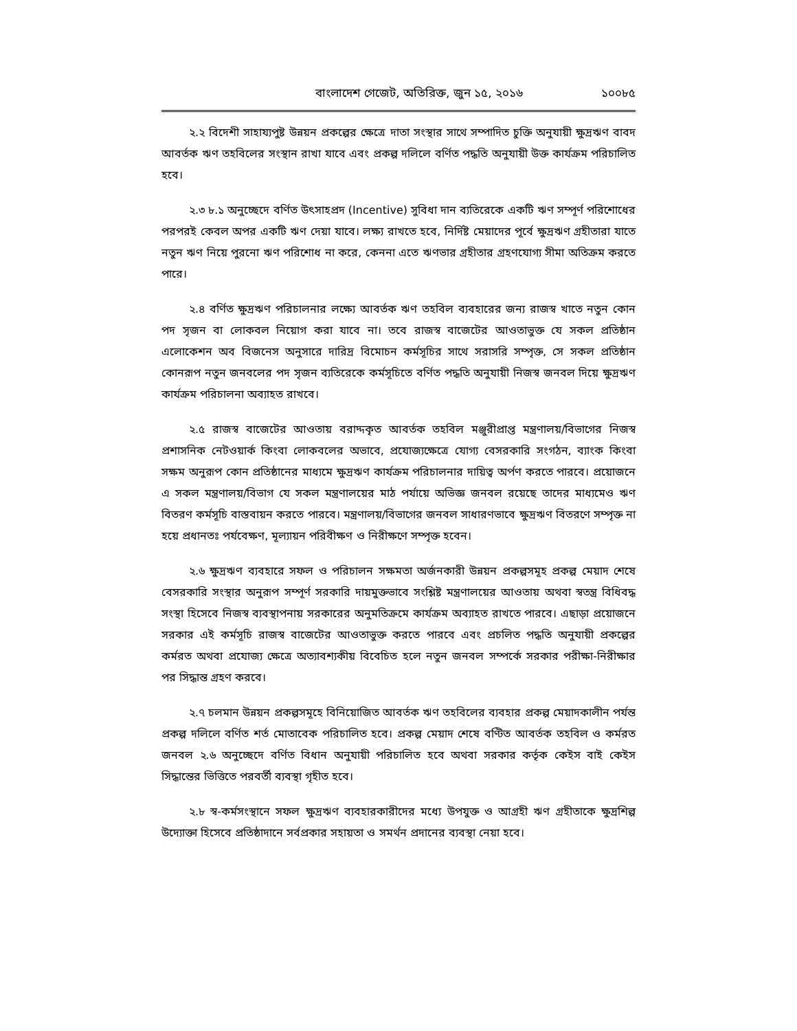বাংলাদেশ গেজেট, অতিরিক্ত, জুন ১৫, ২০১৬ ১০০৮৫
২.২ বিদেশী সাহায্যপুষ্ট উন্নয়ন প্রকল্পের ক্ষেত্রে দাতা সংস্থার সাথে সম্পাদিত চুক্তি অনুযায়ী ক্ষুদ্রঋণ বাবদ আবর্তক ঋণ তহবিলের সংস্থান রাখা যাবে এবং প্রকল্প দলিলে বর্ণিত পদ্ধতি অনুযায়ী উক্ত কার্যক্রম পরিচালিত হবে।
২.৩ ৮.১ অনুচ্ছেদে বর্ণিত উৎসাহপ্রদ (Incentive) সুবিধা দান ব্যতিরেকে একটি ঋণ সম্পূর্ণ পরিশোধের পরপরই কেবল অপর একটি ঋণ দেয়া যাবে। লক্ষ্য রাখতে হবে, নির্দিষ্ট মেয়াদের পূর্বে ক্ষুদ্রঋণ গ্রহীতারা যাতে নতুন ঋণ নিয়ে পুরনো ঋণ পরিশোধ না করে, কেননা এতে ঋণভার গ্রহীতার গ্রহণযোগ্য সীমা অতিক্রম করতে পারে।
২.৪ বর্ণিত ক্ষুদ্রঋণ পরিচালনার লক্ষ্যে আবর্তক ঋণ তহবিল ব্যবহারের জন্য রাজস্ব খাতে নতুন কোন পদ সৃজন বা লোকবল নিয়োগ করা যাবে না। তবে রাজস্ব বাজেটের আওতাভুক্ত যে সকল প্রতিষ্ঠান এলোকেশন অব বিজনেস অনুসারে দারিদ্র বিমোচন কর্মসূচির সাথে সরাসরি সম্পৃক্ত, সে সকল প্রতিষ্ঠান কোনরূপ নতুন জনবলের পদ সৃজন ব্যতিরেকে কর্মসূচিতে বর্ণিত পদ্ধতি অনুযায়ী নিজস্ব জনবল দিয়ে ক্ষুদ্রঋণ কার্যক্রম পরিচালনা অব্যাহত রাখবে।
২.৫ রাজস্ব বাজেটের আওতায় বরাদ্দকৃত আবর্তক তহবিল মঞ্জুরীপ্রাপ্ত মন্ত্রণালয়/বিভাগের নিজস্ব প্রশাসনিক নেটওয়ার্ক কিংবা লোকবলের অভাবে, প্রযোজ্যক্ষেত্রে যোগ্য বেসরকারি সংগঠন, ব্যাংক কিংবা সক্ষম অনুরূপ কোন প্রতিষ্ঠানের মাধ্যমে ক্ষুদ্রঋণ কার্যক্রম পরিচালনার দায়িত্ব অর্পণ করতে পারবে। প্রয়োজনে এ সকল মন্ত্রণালয়/বিভাগ যে সকল মন্ত্রণালয়ের মাঠ পর্যায়ে অভিজ্ঞ জনবল রয়েছে তাদের মাধ্যমেও ঋণ বিতরণ কর্মসূচি বাস্তবায়ন করতে পারবে। মন্ত্রণালয়/বিভাগের জনবল সাধারণভাবে ক্ষুদ্রঋণ বিতরণে সম্পৃক্ত না হয়ে প্রধানতঃ পর্যবেক্ষণ, মূল্যায়ন পরিবীক্ষণ ও নিরীক্ষণে সম্পৃক্ত হবেন।
২.৬ ক্ষুদ্রঋণ ব্যবহারে সফল ও পরিচালন সক্ষমতা অর্জনকারী উন্নয়ন প্রকল্পসমূহ প্রকল্প মেয়াদ শেষে বেসরকারি সংস্থার অনুরূপ সম্পূর্ণ সরকারি দায়মুক্তভাবে সংশ্লিষ্ট মন্ত্রণালয়ের আওতায় অথবা স্বতন্ত্র বিধিবদ্ধ সংস্থা হিসেবে নিজস্ব ব্যবস্থাপনায় সরকারের অনুমতিক্রমে কার্যক্রম অব্যাহত রাখতে পারবে। এছাড়া প্রয়োজনে সরকার এই কর্মসূচি রাজস্ব বাজেটের আওতাভুক্ত করতে পারবে এবং প্রচলিত পদ্ধতি অনুযায়ী প্রকল্পের কর্মরত অথবা প্রযোজ্য ক্ষেত্রে অত্যাবশ্যকীয় বিবেচিত হলে নতুন জনবল সম্পর্কে সরকার পরীক্ষা-নিরীক্ষার পর সিদ্ধান্ত গ্রহণ করবে।
২.৭ চলমান উন্নয়ন প্রকল্পসমূহে বিনিয়োজিত আবর্তক ঋণ তহবিলের ব্যবহার প্রকল্প মেয়াদকালীন পর্যন্ত প্রকল্প দলিলে বর্ণিত শর্ত মোতাবেক পরিচালিত হবে। প্রকল্প মেয়াদ শেষে বণ্টিত আবর্তক তহবিল ও কর্মরত জনবল ২.৬ অনুচ্ছেদে বর্ণিত বিধান অনুযায়ী পরিচালিত হবে অথবা সরকার কর্তৃক কেইস বাই কেইস সিদ্ধান্তের ভিত্তিতে পরবর্তী ব্যবস্থা গৃহীত হবে।
২.৮ স্ব-কর্মসংস্থানে সফল ক্ষুদ্রঋণ ব্যবহারকারীদের মধ্যে উপযুক্ত ও আগ্রহী ঋণ গ্রহীতাকে ক্ষুদ্রশিল্প উদ্যোক্তা হিসেবে প্রতিষ্ঠাদানে সর্বপ্রকার সহায়তা ও সমর্থন প্রদানের ব্যবস্থা নেয়া হবে।